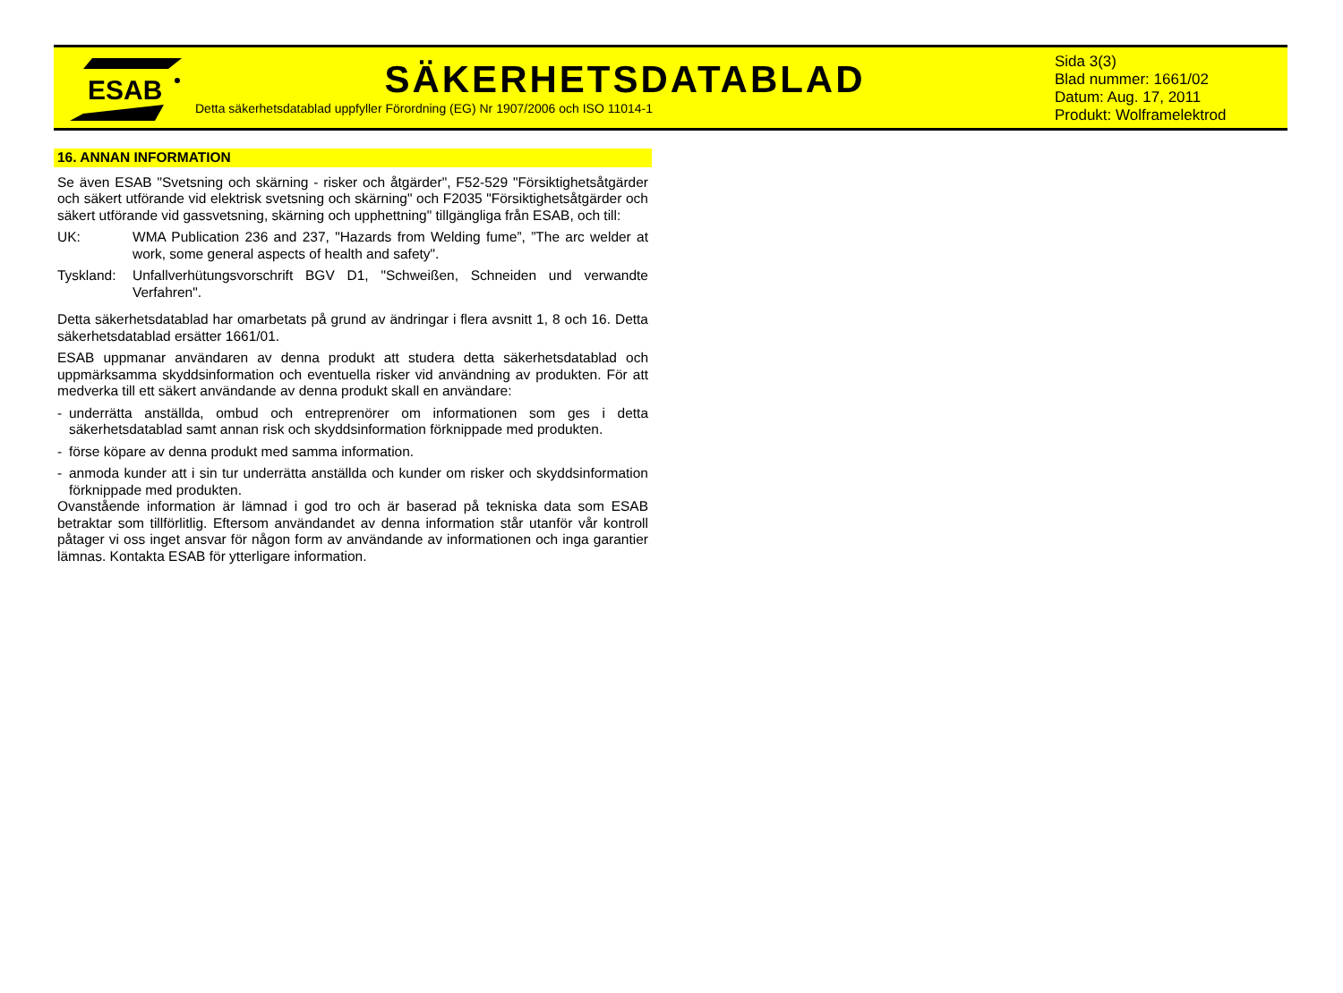ESAB
SÄKERHETSDATABLAD
Detta säkerhetsdatablad uppfyller Förordning (EG) Nr 1907/2006 och ISO 11014-1
Sida 3(3)
Blad nummer: 1661/02
Datum: Aug. 17, 2011
Produkt: Wolframelektrod
16. ANNAN INFORMATION
Se även ESAB "Svetsning och skärning - risker och åtgärder", F52-529 "Försiktighetsåtgärder och säkert utförande vid elektrisk svetsning och skärning" och F2035 "Försiktighetsåtgärder och säkert utförande vid gassvetsning, skärning och upphettning" tillgängliga från ESAB, och till:
UK: WMA Publication 236 and 237, "Hazards from Welding fume”, ”The arc welder at work, some general aspects of health and safety".
Tyskland: Unfallverhütungsvorschrift BGV D1, "Schweißen, Schneiden und verwandte Verfahren".
Detta säkerhetsdatablad har omarbetats på grund av ändringar i flera avsnitt 1, 8 och 16. Detta säkerhetsdatablad ersätter 1661/01.
ESAB uppmanar användaren av denna produkt att studera detta säkerhetsdatablad och uppmärksamma skyddsinformation och eventuella risker vid användning av produkten. För att medverka till ett säkert användande av denna produkt skall en användare:
- underrätta anställda, ombud och entreprenörer om informationen som ges i detta säkerhetsdatablad samt annan risk och skyddsinformation förknippade med produkten.
- förse köpare av denna produkt med samma information.
- anmoda kunder att i sin tur underrätta anställda och kunder om risker och skyddsinformation förknippade med produkten.
Ovanstående information är lämnad i god tro och är baserad på tekniska data som ESAB betraktar som tillförlitlig. Eftersom användandet av denna information står utanför vår kontroll påtager vi oss inget ansvar för någon form av användande av informationen och inga garantier lämnas. Kontakta ESAB för ytterligare information.